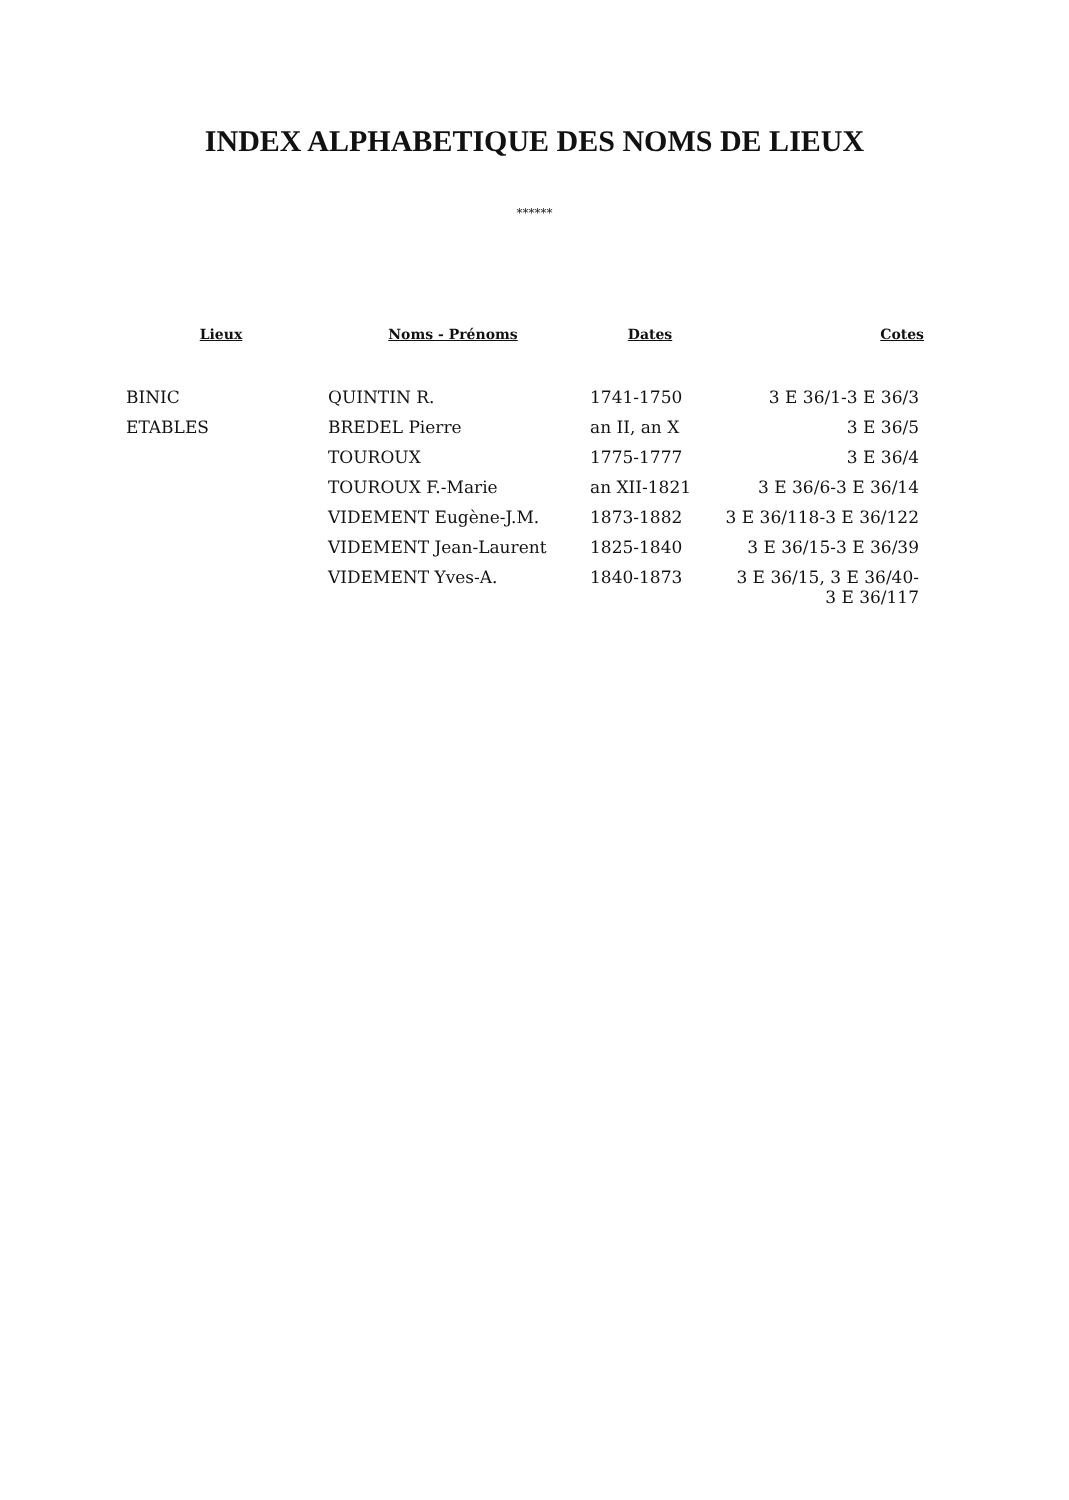INDEX ALPHABETIQUE DES NOMS DE LIEUX
******
| Lieux | Noms - Prénoms | Dates | Cotes |
| --- | --- | --- | --- |
| BINIC | QUINTIN R. | 1741-1750 | 3 E 36/1-3 E 36/3 |
| ETABLES | BREDEL Pierre | an II, an X | 3 E 36/5 |
| | TOUROUX | 1775-1777 | 3 E 36/4 |
| | TOUROUX F.-Marie | an XII-1821 | 3 E 36/6-3 E 36/14 |
| | VIDEMENT Eugène-J.M. | 1873-1882 | 3 E 36/118-3 E 36/122 |
| | VIDEMENT Jean-Laurent | 1825-1840 | 3 E 36/15-3 E 36/39 |
| | VIDEMENT Yves-A. | 1840-1873 | 3 E 36/15, 3 E 36/40- 3 E 36/117 |